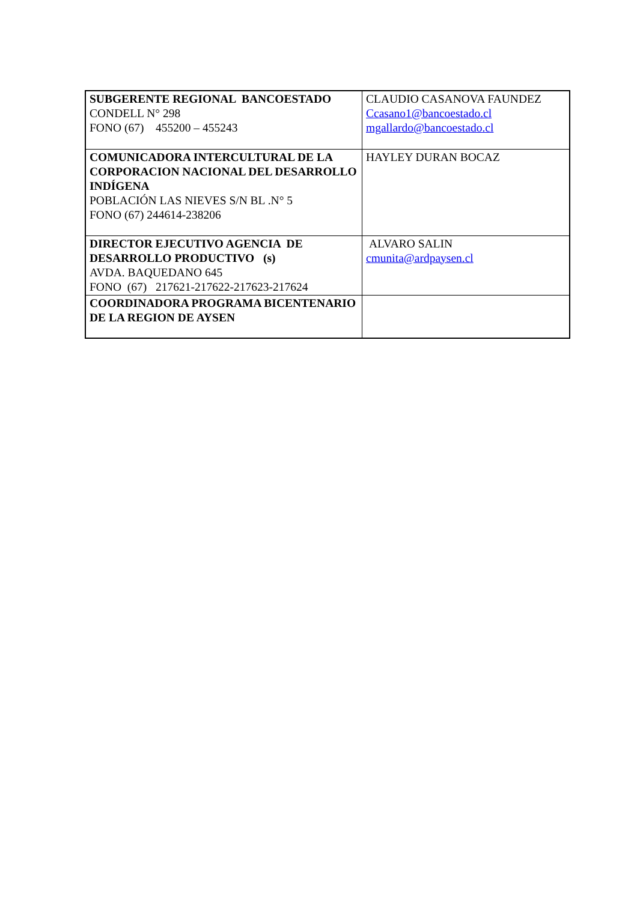| SUBGERENTE REGIONAL BANCOESTADO CONDELL N° 298 FONO (67) 455200 – 455243 | CLAUDIO CASANOVA FAUNDEZ Ccasano1@bancoestado.cl mgallardo@bancoestado.cl |
| COMUNICADORA INTERCULTURAL DE LA CORPORACION NACIONAL DEL DESARROLLO INDÍGENA POBLACIÓN LAS NIEVES S/N BL .N° 5 FONO (67) 244614-238206 | HAYLEY DURAN BOCAZ |
| DIRECTOR EJECUTIVO AGENCIA DE DESARROLLO PRODUCTIVO (s) AVDA. BAQUEDANO 645 FONO (67) 217621-217622-217623-217624 | ALVARO SALIN cmunita@ardpaysen.cl |
| COORDINADORA PROGRAMA BICENTENARIO DE LA REGION DE AYSEN | |